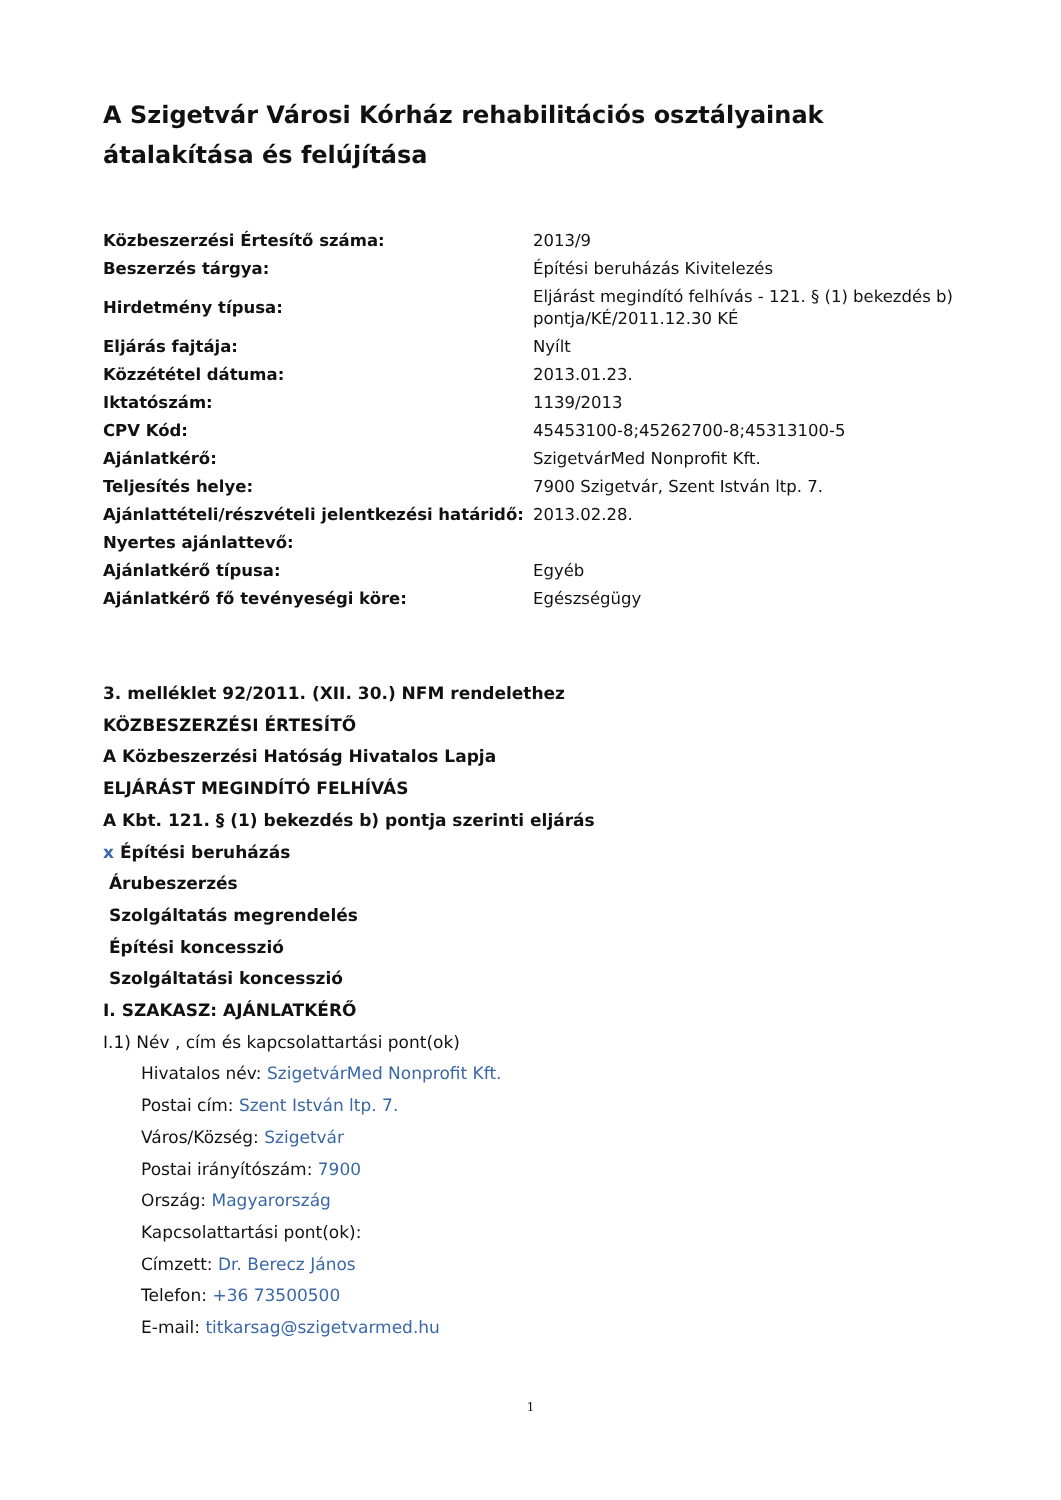A Szigetvár Városi Kórház rehabilitációs osztályainak átalakítása és felújítása
| Közbeszerzési Értesítő száma: | 2013/9 |
| Beszerzés tárgya: | Építési beruházás Kivitelezés |
| Hirdetmény típusa: | Eljárást megindító felhívás - 121. § (1) bekezdés b) pontja/KÉ/2011.12.30 KÉ |
| Eljárás fajtája: | Nyílt |
| Közzététel dátuma: | 2013.01.23. |
| Iktatószám: | 1139/2013 |
| CPV Kód: | 45453100-8;45262700-8;45313100-5 |
| Ajánlatkérő: | SzigetvárMed Nonprofit Kft. |
| Teljesítés helye: | 7900 Szigetvár, Szent István ltp. 7. |
| Ajánlattételi/részvételi jelentkezési határidő: | 2013.02.28. |
| Nyertes ajánlattevő: | |
| Ajánlatkérő típusa: | Egyéb |
| Ajánlatkérő fő tevényeségi köre: | Egészségügy |
3. melléklet 92/2011. (XII. 30.) NFM rendelethez
KÖZBESZERZÉSI ÉRTESÍTŐ
A Közbeszerzési Hatóság Hivatalos Lapja
ELJÁRÁST MEGINDÍTÓ FELHÍVÁS
A Kbt. 121. § (1) bekezdés b) pontja szerinti eljárás
x Építési beruházás
Árubeszerzés
Szolgáltatás megrendelés
Építési koncesszió
Szolgáltatási koncesszió
I. SZAKASZ: AJÁNLATKÉRŐ
I.1) Név , cím és kapcsolattartási pont(ok)
Hivatalos név: SzigetvárMed Nonprofit Kft.
Postai cím: Szent István ltp. 7.
Város/Község: Szigetvár
Postai irányítószám: 7900
Ország: Magyarország
Kapcsolattartási pont(ok):
Címzett: Dr. Berecz János
Telefon: +36 73500500
E-mail: titkarsag@szigetvarmed.hu
1